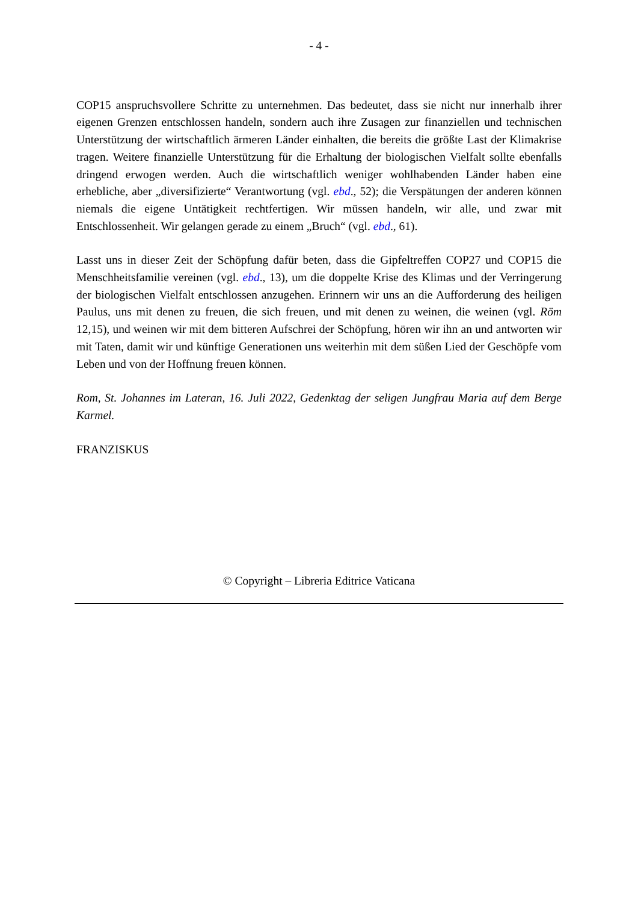- 4 -
COP15 anspruchsvollere Schritte zu unternehmen. Das bedeutet, dass sie nicht nur innerhalb ihrer eigenen Grenzen entschlossen handeln, sondern auch ihre Zusagen zur finanziellen und technischen Unterstützung der wirtschaftlich ärmeren Länder einhalten, die bereits die größte Last der Klimakrise tragen. Weitere finanzielle Unterstützung für die Erhaltung der biologischen Vielfalt sollte ebenfalls dringend erwogen werden. Auch die wirtschaftlich weniger wohlhabenden Länder haben eine erhebliche, aber „diversifizierte“ Verantwortung (vgl. ebd., 52); die Verspätungen der anderen können niemals die eigene Untätigkeit rechtfertigen. Wir müssen handeln, wir alle, und zwar mit Entschlossenheit. Wir gelangen gerade zu einem „Bruch“ (vgl. ebd., 61).
Lasst uns in dieser Zeit der Schöpfung dafür beten, dass die Gipfeltreffen COP27 und COP15 die Menschheitsfamilie vereinen (vgl. ebd., 13), um die doppelte Krise des Klimas und der Verringerung der biologischen Vielfalt entschlossen anzugehen. Erinnern wir uns an die Aufforderung des heiligen Paulus, uns mit denen zu freuen, die sich freuen, und mit denen zu weinen, die weinen (vgl. Röm 12,15), und weinen wir mit dem bitteren Aufschrei der Schöpfung, hören wir ihn an und antworten wir mit Taten, damit wir und künftige Generationen uns weiterhin mit dem süßen Lied der Geschöpfe vom Leben und von der Hoffnung freuen können.
Rom, St. Johannes im Lateran, 16. Juli 2022, Gedenktag der seligen Jungfrau Maria auf dem Berge Karmel.
FRANZISKUS
© Copyright – Libreria Editrice Vaticana